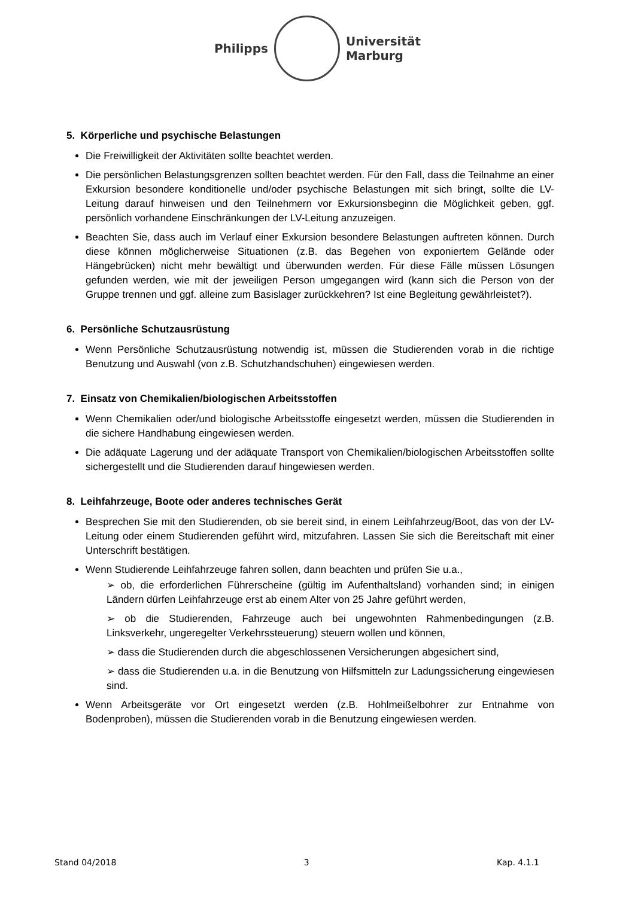Philipps
Universität
Marburg
5. Körperliche und psychische Belastungen
Die Freiwilligkeit der Aktivitäten sollte beachtet werden.
Die persönlichen Belastungsgrenzen sollten beachtet werden. Für den Fall, dass die Teilnahme an einer Exkursion besondere konditionelle und/oder psychische Belastungen mit sich bringt, sollte die LV-Leitung darauf hinweisen und den Teilnehmern vor Exkursionsbeginn die Möglichkeit geben, ggf. persönlich vorhandene Einschränkungen der LV-Leitung anzuzeigen.
Beachten Sie, dass auch im Verlauf einer Exkursion besondere Belastungen auftreten können. Durch diese können möglicherweise Situationen (z.B. das Begehen von exponiertem Gelände oder Hängebrücken) nicht mehr bewältigt und überwunden werden. Für diese Fälle müssen Lösungen gefunden werden, wie mit der jeweiligen Person umgegangen wird (kann sich die Person von der Gruppe trennen und ggf. alleine zum Basislager zurückkehren? Ist eine Begleitung gewährleistet?).
6. Persönliche Schutzausrüstung
Wenn Persönliche Schutzausrüstung notwendig ist, müssen die Studierenden vorab in die richtige Benutzung und Auswahl (von z.B. Schutzhandschuhen) eingewiesen werden.
7. Einsatz von Chemikalien/biologischen Arbeitsstoffen
Wenn Chemikalien oder/und biologische Arbeitsstoffe eingesetzt werden, müssen die Studierenden in die sichere Handhabung eingewiesen werden.
Die adäquate Lagerung und der adäquate Transport von Chemikalien/biologischen Arbeitsstoffen sollte sichergestellt und die Studierenden darauf hingewiesen werden.
8. Leihfahrzeuge, Boote oder anderes technisches Gerät
Besprechen Sie mit den Studierenden, ob sie bereit sind, in einem Leihfahrzeug/Boot, das von der LV-Leitung oder einem Studierenden geführt wird, mitzufahren. Lassen Sie sich die Bereitschaft mit einer Unterschrift bestätigen.
Wenn Studierende Leihfahrzeuge fahren sollen, dann beachten und prüfen Sie u.a.,
➢ ob, die erforderlichen Führerscheine (gültig im Aufenthaltsland) vorhanden sind; in einigen Ländern dürfen Leihfahrzeuge erst ab einem Alter von 25 Jahre geführt werden,
➢ ob die Studierenden, Fahrzeuge auch bei ungewohnten Rahmenbedingungen (z.B. Linksverkehr, ungeregelter Verkehrssteuerung) steuern wollen und können,
➢ dass die Studierenden durch die abgeschlossenen Versicherungen abgesichert sind,
➢ dass die Studierenden u.a. in die Benutzung von Hilfsmitteln zur Ladungssicherung eingewiesen sind.
Wenn Arbeitsgeräte vor Ort eingesetzt werden (z.B. Hohlmeißelbohrer zur Entnahme von Bodenproben), müssen die Studierenden vorab in die Benutzung eingewiesen werden.
Stand 04/2018 3 Kap. 4.1.1